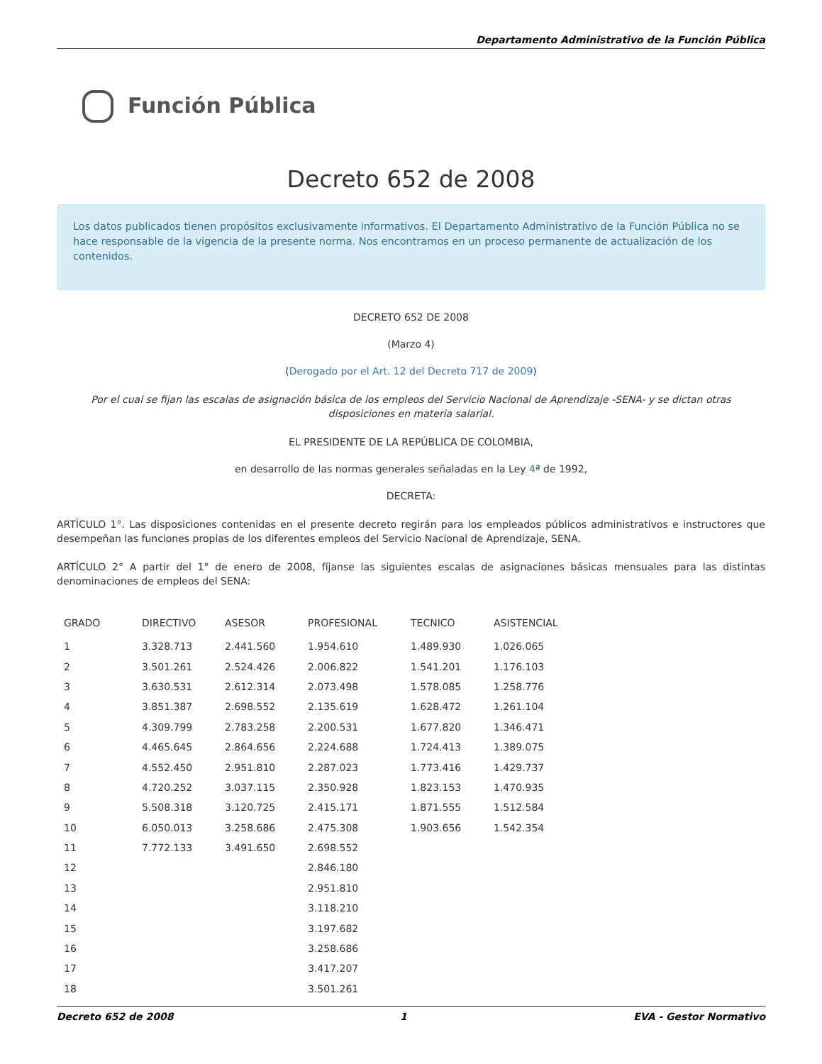Departamento Administrativo de la Función Pública
Función Pública
Decreto 652 de 2008
Los datos publicados tienen propósitos exclusivamente informativos. El Departamento Administrativo de la Función Pública no se hace responsable de la vigencia de la presente norma. Nos encontramos en un proceso permanente de actualización de los contenidos.
DECRETO 652 DE 2008
(Marzo 4)
(Derogado por el Art. 12 del Decreto 717 de 2009)
Por el cual se fijan las escalas de asignación básica de los empleos del Servicio Nacional de Aprendizaje -SENA- y se dictan otras disposiciones en materia salarial.
EL PRESIDENTE DE LA REPÚBLICA DE COLOMBIA,
en desarrollo de las normas generales señaladas en la Ley 4ª de 1992,
DECRETA:
ARTÍCULO 1°. Las disposiciones contenidas en el presente decreto regirán para los empleados públicos administrativos e instructores que desempeñan las funciones propias de los diferentes empleos del Servicio Nacional de Aprendizaje, SENA.
ARTÍCULO 2° A partir del 1° de enero de 2008, fíjanse las siguientes escalas de asignaciones básicas mensuales para las distintas denominaciones de empleos del SENA:
| GRADO | DIRECTIVO | ASESOR | PROFESIONAL | TECNICO | ASISTENCIAL |
| --- | --- | --- | --- | --- | --- |
| 1 | 3.328.713 | 2.441.560 | 1.954.610 | 1.489.930 | 1.026.065 |
| 2 | 3.501.261 | 2.524.426 | 2.006.822 | 1.541.201 | 1.176.103 |
| 3 | 3.630.531 | 2.612.314 | 2.073.498 | 1.578.085 | 1.258.776 |
| 4 | 3.851.387 | 2.698.552 | 2.135.619 | 1.628.472 | 1.261.104 |
| 5 | 4.309.799 | 2.783.258 | 2.200.531 | 1.677.820 | 1.346.471 |
| 6 | 4.465.645 | 2.864.656 | 2.224.688 | 1.724.413 | 1.389.075 |
| 7 | 4.552.450 | 2.951.810 | 2.287.023 | 1.773.416 | 1.429.737 |
| 8 | 4.720.252 | 3.037.115 | 2.350.928 | 1.823.153 | 1.470.935 |
| 9 | 5.508.318 | 3.120.725 | 2.415.171 | 1.871.555 | 1.512.584 |
| 10 | 6.050.013 | 3.258.686 | 2.475.308 | 1.903.656 | 1.542.354 |
| 11 | 7.772.133 | 3.491.650 | 2.698.552 | | |
| 12 | | | 2.846.180 | | |
| 13 | | | 2.951.810 | | |
| 14 | | | 3.118.210 | | |
| 15 | | | 3.197.682 | | |
| 16 | | | 3.258.686 | | |
| 17 | | | 3.417.207 | | |
| 18 | | | 3.501.261 | | |
Decreto 652 de 2008 1 EVA - Gestor Normativo